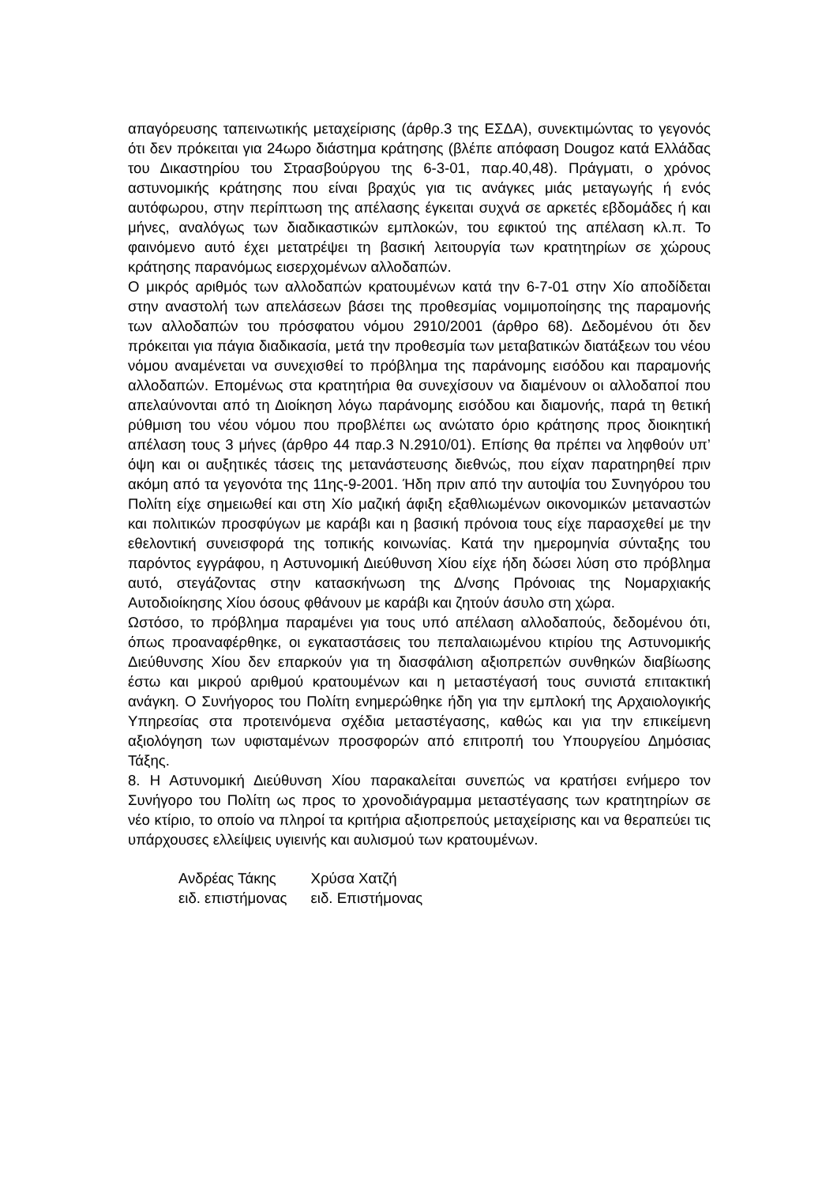απαγόρευσης ταπεινωτικής μεταχείρισης (άρθρ.3 της ΕΣΔΑ), συνεκτιμώντας το γεγονός ότι δεν πρόκειται για 24ωρο διάστημα κράτησης (βλέπε απόφαση Dougoz κατά Ελλάδας του Δικαστηρίου του Στρασβούργου της 6-3-01, παρ.40,48). Πράγματι, ο χρόνος αστυνομικής κράτησης που είναι βραχύς για τις ανάγκες μιάς μεταγωγής ή ενός αυτόφωρου, στην περίπτωση της απέλασης έγκειται συχνά σε αρκετές εβδομάδες ή και μήνες, αναλόγως των διαδικαστικών εμπλοκών, του εφικτού της απέλαση κλ.π. Το φαινόμενο αυτό έχει μετατρέψει τη βασική λειτουργία των κρατητηρίων σε χώρους κράτησης παρανόμως εισερχομένων αλλοδαπών.
Ο μικρός αριθμός των αλλοδαπών κρατουμένων κατά την 6-7-01 στην Χίο αποδίδεται στην αναστολή των απελάσεων βάσει της προθεσμίας νομιμοποίησης της παραμονής των αλλοδαπών του πρόσφατου νόμου 2910/2001 (άρθρο 68). Δεδομένου ότι δεν πρόκειται για πάγια διαδικασία, μετά την προθεσμία των μεταβατικών διατάξεων του νέου νόμου αναμένεται να συνεχισθεί το πρόβλημα της παράνομης εισόδου και παραμονής αλλοδαπών. Επομένως στα κρατητήρια θα συνεχίσουν να διαμένουν οι αλλοδαποί που απελαύνονται από τη Διοίκηση λόγω παράνομης εισόδου και διαμονής, παρά τη θετική ρύθμιση του νέου νόμου που προβλέπει ως ανώτατο όριο κράτησης προς διοικητική απέλαση τους 3 μήνες (άρθρο 44 παρ.3 Ν.2910/01). Επίσης θα πρέπει να ληφθούν υπ’ όψη και οι αυξητικές τάσεις της μετανάστευσης διεθνώς, που είχαν παρατηρηθεί πριν ακόμη από τα γεγονότα της 11ης-9-2001. Ήδη πριν από την αυτοψία του Συνηγόρου του Πολίτη είχε σημειωθεί και στη Χίο μαζική άφιξη εξαθλιωμένων οικονομικών μεταναστών και πολιτικών προσφύγων με καράβι και η βασική πρόνοια τους είχε παρασχεθεί με την εθελοντική συνεισφορά της τοπικής κοινωνίας. Κατά την ημερομηνία σύνταξης του παρόντος εγγράφου, η Αστυνομική Διεύθυνση Χίου είχε ήδη δώσει λύση στο πρόβλημα αυτό, στεγάζοντας στην κατασκήνωση της Δ/νσης Πρόνοιας της Νομαρχιακής Αυτοδιοίκησης Χίου όσους φθάνουν με καράβι και ζητούν άσυλο στη χώρα.
Ωστόσο, το πρόβλημα παραμένει για τους υπό απέλαση αλλοδαπούς, δεδομένου ότι, όπως προαναφέρθηκε, οι εγκαταστάσεις του πεπαλαιωμένου κτιρίου της Αστυνομικής Διεύθυνσης Χίου δεν επαρκούν για τη διασφάλιση αξιοπρεπών συνθηκών διαβίωσης έστω και μικρού αριθμού κρατουμένων και η μεταστέγασή τους συνιστά επιτακτική ανάγκη. Ο Συνήγορος του Πολίτη ενημερώθηκε ήδη για την εμπλοκή της Αρχαιολογικής Υπηρεσίας στα προτεινόμενα σχέδια μεταστέγασης, καθώς και για την επικείμενη αξιολόγηση των υφισταμένων προσφορών από επιτροπή του Υπουργείου Δημόσιας Τάξης.
8. Η Αστυνομική Διεύθυνση Χίου παρακαλείται συνεπώς να κρατήσει ενήμερο τον Συνήγορο του Πολίτη ως προς το χρονοδιάγραμμα μεταστέγασης των κρατητηρίων σε νέο κτίριο, το οποίο να πληροί τα κριτήρια αξιοπρεπούς μεταχείρισης και να θεραπεύει τις υπάρχουσες ελλείψεις υγιεινής και αυλισμού των κρατουμένων.
Ανδρέας Τάκης
ειδ. επιστήμονας
Χρύσα Χατζή
ειδ. Επιστήμονας